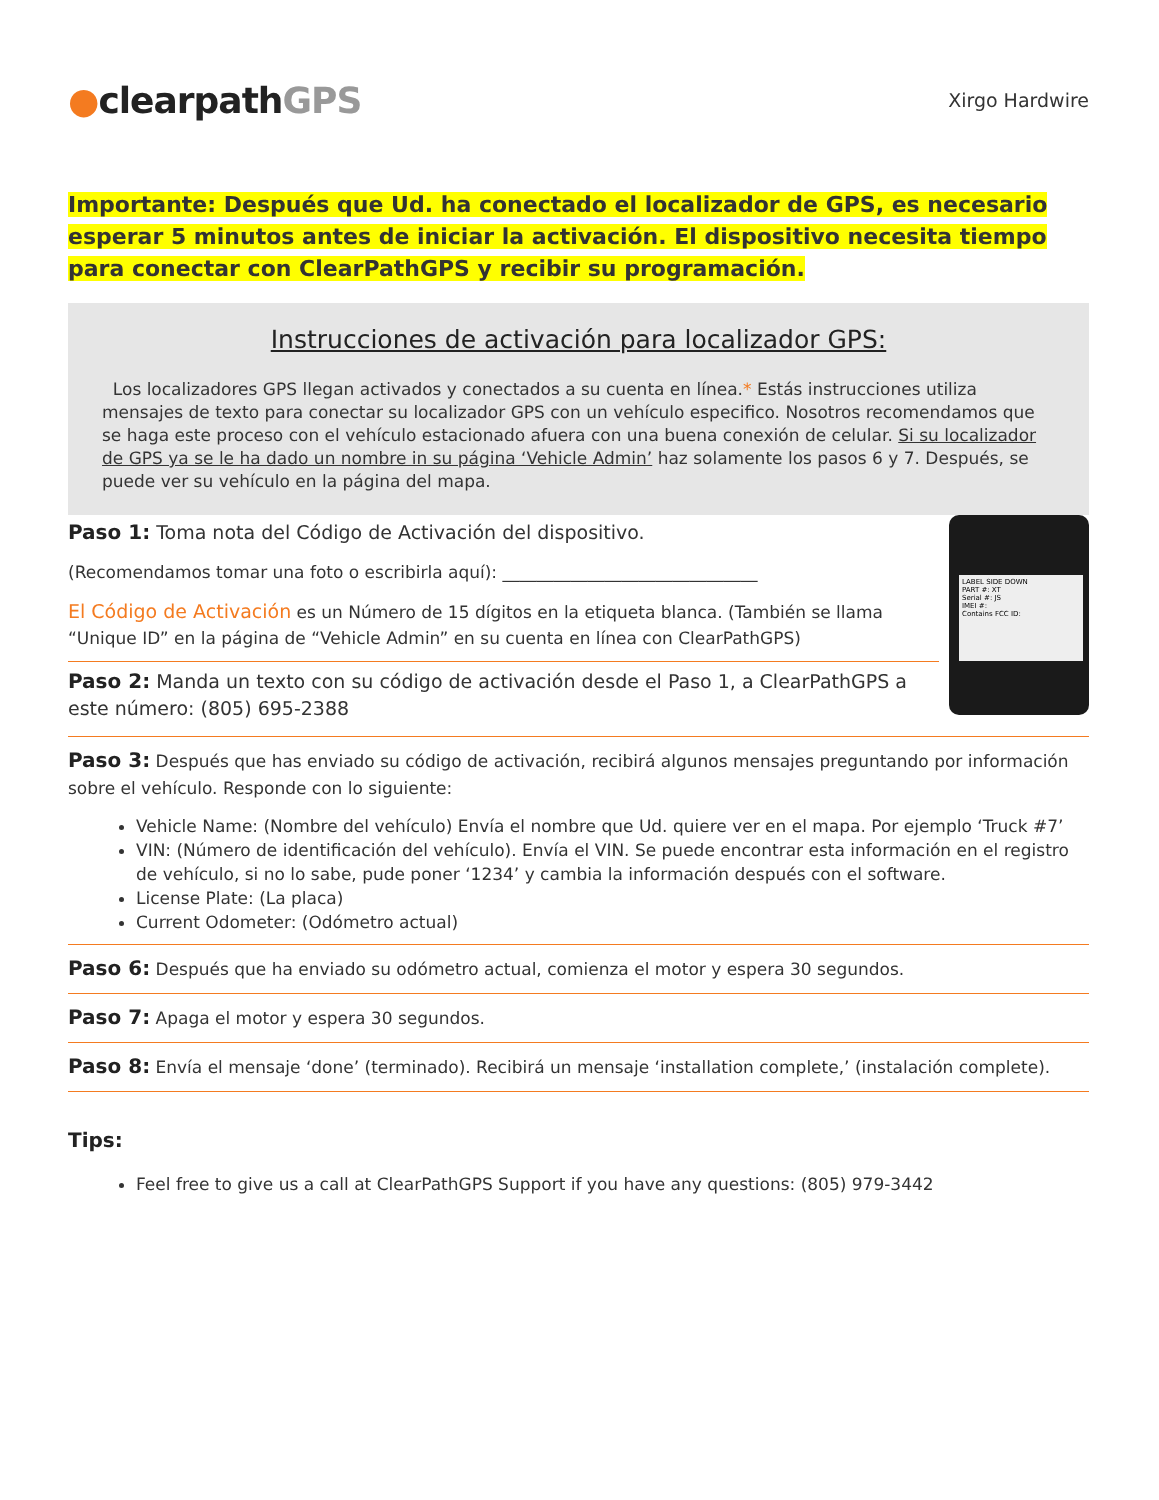●clearpathGPS
Xirgo Hardwire
Importante: Después que Ud. ha conectado el localizador de GPS, es necesario esperar 5 minutos antes de iniciar la activación. El dispositivo necesita tiempo para conectar con ClearPathGPS y recibir su programación.
Instrucciones de activación para localizador GPS:
Los localizadores GPS llegan activados y conectados a su cuenta en línea.* Estás instrucciones utiliza mensajes de texto para conectar su localizador GPS con un vehículo especifico. Nosotros recomendamos que se haga este proceso con el vehículo estacionado afuera con una buena conexión de celular. Si su localizador de GPS ya se le ha dado un nombre in su página ‘Vehicle Admin’ haz solamente los pasos 6 y 7. Después, se puede ver su vehículo en la página del mapa.
Paso 1: Toma nota del Código de Activación del dispositivo.
(Recomendamos tomar una foto o escribirla aquí): ______________________________
El Código de Activación es un Número de 15 dígitos en la etiqueta blanca. (También se llama “Unique ID” en la página de “Vehicle Admin” en su cuenta en línea con ClearPathGPS)
Paso 2: Manda un texto con su código de activación desde el Paso 1, a ClearPathGPS a este número: (805) 695-2388
LABEL SIDE DOWN
PART #: XT
Serial #: JS
IMEI #:
Contains FCC ID:
Paso 3: Después que has enviado su código de activación, recibirá algunos mensajes preguntando por información sobre el vehículo. Responde con lo siguiente:
Vehicle Name: (Nombre del vehículo) Envía el nombre que Ud. quiere ver en el mapa. Por ejemplo ‘Truck #7’
VIN: (Número de identificación del vehículo). Envía el VIN. Se puede encontrar esta información en el registro de vehículo, si no lo sabe, pude poner ‘1234’ y cambia la información después con el software.
License Plate: (La placa)
Current Odometer: (Odómetro actual)
Paso 6: Después que ha enviado su odómetro actual, comienza el motor y espera 30 segundos.
Paso 7: Apaga el motor y espera 30 segundos.
Paso 8: Envía el mensaje ‘done’ (terminado). Recibirá un mensaje ‘installation complete,’ (instalación complete).
Tips:
Feel free to give us a call at ClearPathGPS Support if you have any questions: (805) 979-3442